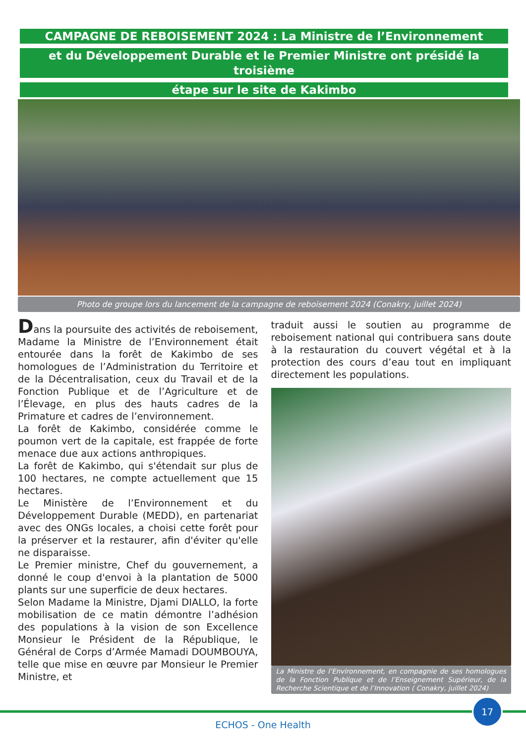CAMPAGNE DE REBOISEMENT 2024 : La Ministre de l’Environnement
et du Développement Durable et le Premier Ministre ont présidé la troisième
étape sur le site de Kakimbo
Photo de groupe lors du lancement de la campagne de reboisement 2024 (Conakry, juillet 2024)
Dans la poursuite des activités de reboisement, Madame la Ministre de l’Environnement était entourée dans la forêt de Kakimbo de ses homologues de l’Administration du Territoire et de la Décentralisation, ceux du Travail et de la Fonction Publique et de l’Agriculture et de l’Élevage, en plus des hauts cadres de la Primature et cadres de l’environnement.
La forêt de Kakimbo, considérée comme le poumon vert de la capitale, est frappée de forte menace due aux actions anthropiques.
La forêt de Kakimbo, qui s'étendait sur plus de 100 hectares, ne compte actuellement que 15 hectares.
Le Ministère de l’Environnement et du Développement Durable (MEDD), en partenariat avec des ONGs locales, a choisi cette forêt pour la préserver et la restaurer, afin d'éviter qu'elle ne disparaisse.
Le Premier ministre, Chef du gouvernement, a donné le coup d'envoi à la plantation de 5000 plants sur une superficie de deux hectares.
Selon Madame la Ministre, Djami DIALLO, la forte mobilisation de ce matin démontre l’adhésion des populations à la vision de son Excellence Monsieur le Président de la République, le Général de Corps d’Armée Mamadi DOUMBOUYA, telle que mise en œuvre par Monsieur le Premier Ministre, et
traduit aussi le soutien au programme de reboisement national qui contribuera sans doute à la restauration du couvert végétal et à la protection des cours d’eau tout en impliquant directement les populations.
La Ministre de l’Environnement, en compagnie de ses homologues de la Fonction Publique et de l’Enseignement Supérieur, de la Recherche Scientique et de l’Innovation ( Conakry, juillet 2024)
17
ECHOS - One Health